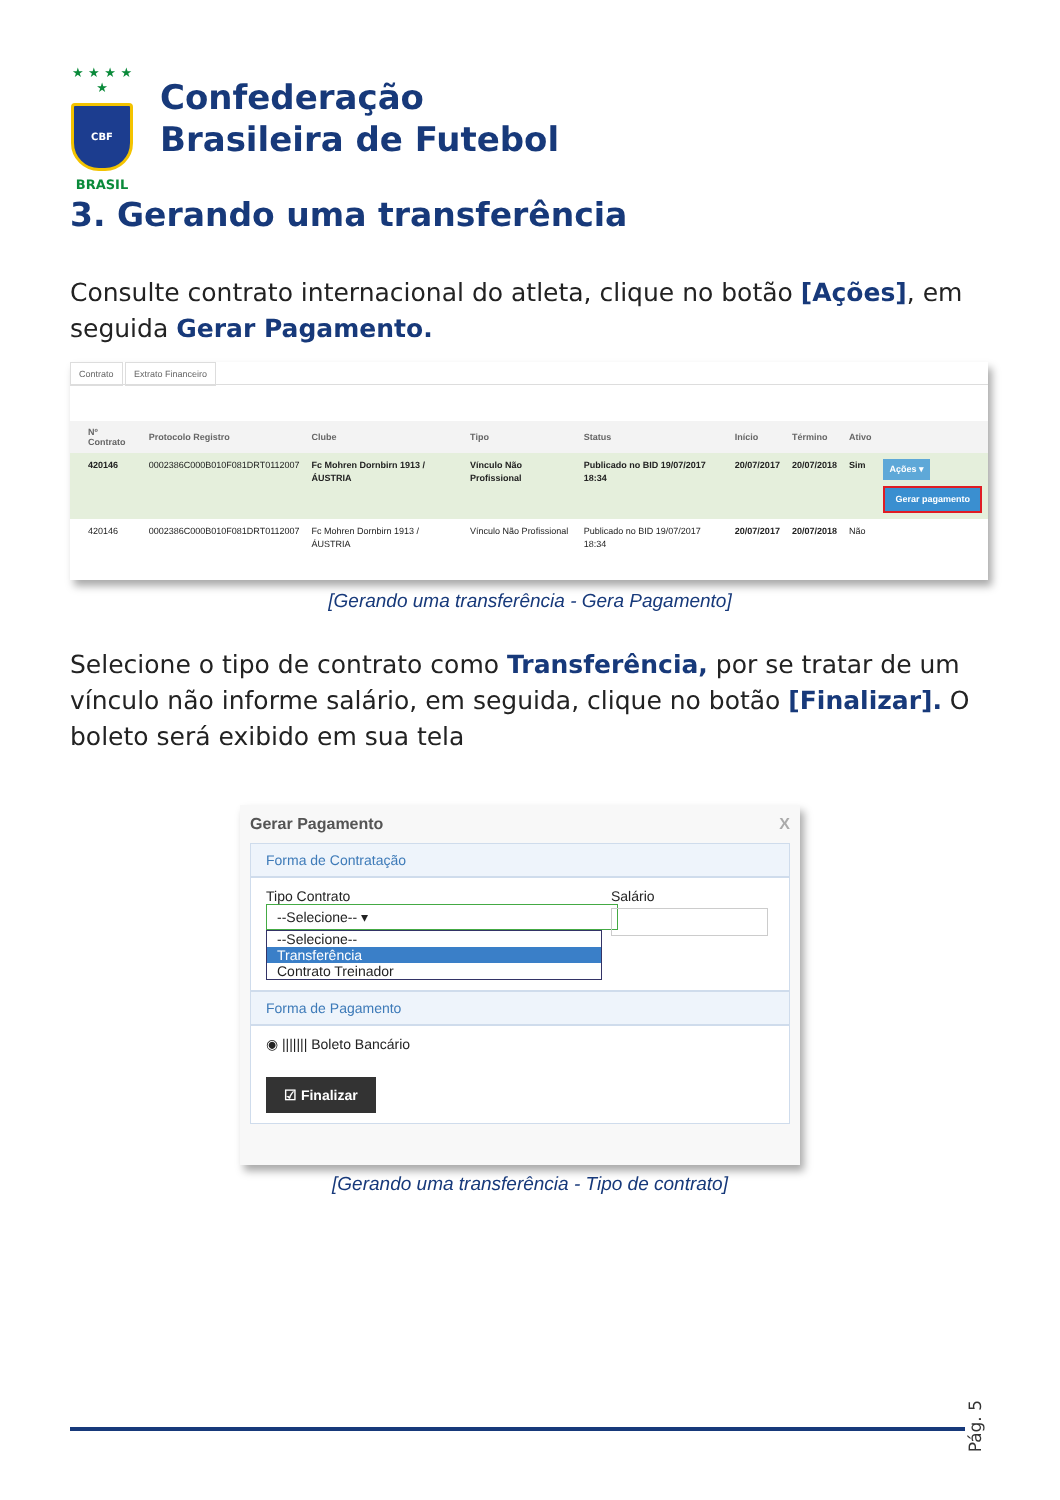★ ★ ★ ★ ★
CBF
BRASIL
Confederação
Brasileira de Futebol
3. Gerando uma transferência
Consulte contrato internacional do atleta, clique no botão [Ações], em seguida Gerar Pagamento.
Contrato Extrato Financeiro
| | Nº Contrato | Protocolo Registro | Clube | Tipo | Status | Início | Término | Ativo | |
| --- | --- | --- | --- | --- | --- | --- | --- | --- | --- |
| | 420146 | 0002386C000B010F081DRT0112007 | Fc Mohren Dornbirn 1913 / ÁUSTRIA | Vínculo Não Profissional | Publicado no BID 19/07/2017 18:34 | 20/07/2017 | 20/07/2018 | Sim | Ações ▾ Gerar pagamento |
| | 420146 | 0002386C000B010F081DRT0112007 | Fc Mohren Dornbirn 1913 / ÁUSTRIA | Vínculo Não Profissional | Publicado no BID 19/07/2017 18:34 | 20/07/2017 | 20/07/2018 | Não | |
[Gerando uma transferência - Gera Pagamento]
Selecione o tipo de contrato como Transferência, por se tratar de um vínculo não informe salário, em seguida, clique no botão [Finalizar]. O boleto será exibido em sua tela
Gerar Pagamento X
Forma de Contratação
Tipo Contrato
--Selecione-- ▾
--Selecione--
Transferência
Contrato Treinador
Salário
Forma de Pagamento
◉ ||||||| Boleto Bancário
☑ Finalizar
[Gerando uma transferência - Tipo de contrato]
Pág. 5